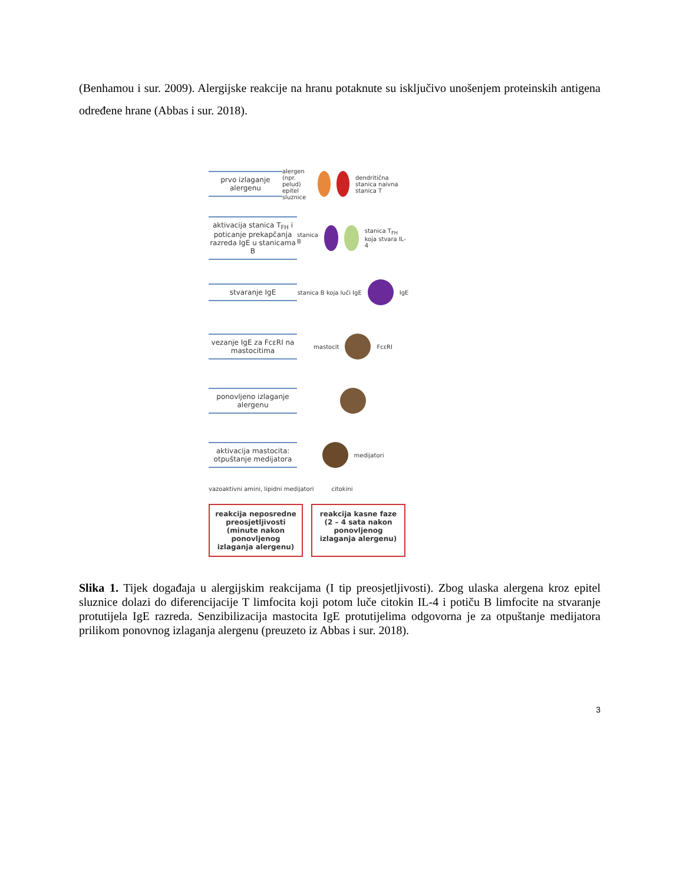(Benhamou i sur. 2009). Alergijske reakcije na hranu potaknute su isključivo unošenjem proteinskih antigena određene hrane (Abbas i sur. 2018).
prvo izlaganje alergenu
alergen (npr. pelud)
epitel sluznice
dendritična stanica naivna stanica T
aktivacija stanica T<sub>FH</sub> i poticanje prekapčanja razreda IgE u stanicama B
stanica B stanica T<sub>FH</sub> koja stvara IL-4
stvaranje IgE
stanica B koja luči IgE IgE
vezanje IgE za FcεRI na mastocitima
mastocit FcεRI
ponovljeno izlaganje alergenu
aktivacija mastocita: otpuštanje medijatora
medijatori
vazoaktivni amini, lipidni medijatori citokini
reakcija neposredne preosjetljivosti (minute nakon ponovljenog izlaganja alergenu)
reakcija kasne faze (2 – 4 sata nakon ponovljenog izlaganja alergenu)
Slika 1. Tijek događaja u alergijskim reakcijama (I tip preosjetljivosti). Zbog ulaska alergena kroz epitel sluznice dolazi do diferencijacije T limfocita koji potom luče citokin IL-4 i potiču B limfocite na stvaranje protutijela IgE razreda. Senzibilizacija mastocita IgE protutijelima odgovorna je za otpuštanje medijatora prilikom ponovnog izlaganja alergenu (preuzeto iz Abbas i sur. 2018).
3